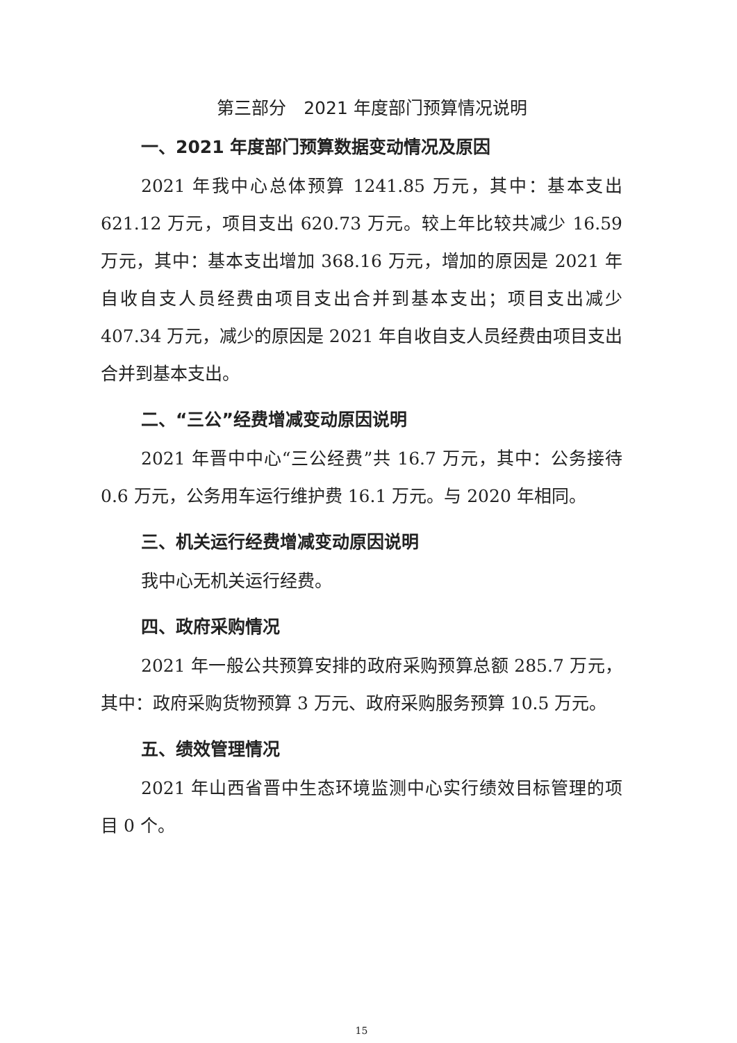第三部分　2021 年度部门预算情况说明
一、2021 年度部门预算数据变动情况及原因
2021 年我中心总体预算 1241.85 万元，其中：基本支出 621.12 万元，项目支出 620.73 万元。较上年比较共减少 16.59 万元，其中：基本支出增加 368.16 万元，增加的原因是 2021 年自收自支人员经费由项目支出合并到基本支出；项目支出减少 407.34 万元，减少的原因是 2021 年自收自支人员经费由项目支出合并到基本支出。
二、“三公”经费增减变动原因说明
2021 年晋中中心“三公经费”共 16.7 万元，其中：公务接待 0.6 万元，公务用车运行维护费 16.1 万元。与 2020 年相同。
三、机关运行经费增减变动原因说明
我中心无机关运行经费。
四、政府采购情况
2021 年一般公共预算安排的政府采购预算总额 285.7 万元，其中：政府采购货物预算 3 万元、政府采购服务预算 10.5 万元。
五、绩效管理情况
2021 年山西省晋中生态环境监测中心实行绩效目标管理的项目 0 个。
15